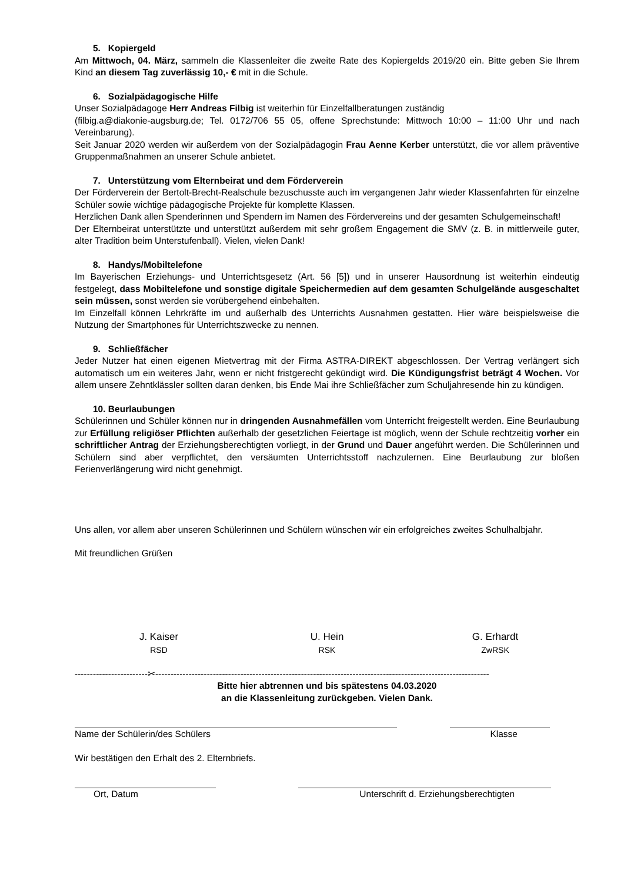5. Kopiergeld
Am Mittwoch, 04. März, sammeln die Klassenleiter die zweite Rate des Kopiergelds 2019/20 ein. Bitte geben Sie Ihrem Kind an diesem Tag zuverlässig 10,- € mit in die Schule.
6. Sozialpädagogische Hilfe
Unser Sozialpädagoge Herr Andreas Filbig ist weiterhin für Einzelfallberatungen zuständig
(filbig.a@diakonie-augsburg.de; Tel. 0172/706 55 05, offene Sprechstunde: Mittwoch 10:00 – 11:00 Uhr und nach Vereinbarung).
Seit Januar 2020 werden wir außerdem von der Sozialpädagogin Frau Aenne Kerber unterstützt, die vor allem präventive Gruppenmaßnahmen an unserer Schule anbietet.
7. Unterstützung vom Elternbeirat und dem Förderverein
Der Förderverein der Bertolt-Brecht-Realschule bezuschusste auch im vergangenen Jahr wieder Klassenfahrten für einzelne Schüler sowie wichtige pädagogische Projekte für komplette Klassen.
Herzlichen Dank allen Spenderinnen und Spendern im Namen des Fördervereins und der gesamten Schulgemeinschaft!
Der Elternbeirat unterstützte und unterstützt außerdem mit sehr großem Engagement die SMV (z. B. in mittlerweile guter, alter Tradition beim Unterstufenball). Vielen, vielen Dank!
8. Handys/Mobiltelefone
Im Bayerischen Erziehungs- und Unterrichtsgesetz (Art. 56 [5]) und in unserer Hausordnung ist weiterhin eindeutig festgelegt, dass Mobiltelefone und sonstige digitale Speichermedien auf dem gesamten Schulgelände ausgeschaltet sein müssen, sonst werden sie vorübergehend einbehalten.
Im Einzelfall können Lehrkräfte im und außerhalb des Unterrichts Ausnahmen gestatten. Hier wäre beispielsweise die Nutzung der Smartphones für Unterrichtszwecke zu nennen.
9. Schließfächer
Jeder Nutzer hat einen eigenen Mietvertrag mit der Firma ASTRA-DIREKT abgeschlossen. Der Vertrag verlängert sich automatisch um ein weiteres Jahr, wenn er nicht fristgerecht gekündigt wird. Die Kündigungsfrist beträgt 4 Wochen. Vor allem unsere Zehntklässler sollten daran denken, bis Ende Mai ihre Schließfächer zum Schuljahresende hin zu kündigen.
10. Beurlaubungen
Schülerinnen und Schüler können nur in dringenden Ausnahmefällen vom Unterricht freigestellt werden. Eine Beurlaubung zur Erfüllung religiöser Pflichten außerhalb der gesetzlichen Feiertage ist möglich, wenn der Schule rechtzeitig vorher ein schriftlicher Antrag der Erziehungsberechtigten vorliegt, in der Grund und Dauer angeführt werden. Die Schülerinnen und Schülern sind aber verpflichtet, den versäumten Unterrichtsstoff nachzulernen. Eine Beurlaubung zur bloßen Ferienverlängerung wird nicht genehmigt.
Uns allen, vor allem aber unseren Schülerinnen und Schülern wünschen wir ein erfolgreiches zweites Schulhalbjahr.
Mit freundlichen Grüßen
J. Kaiser
RSD
U. Hein
RSK
G. Erhardt
ZwRSK
------------------------✂--------------------------------------------------------------------------------------------------------------
Bitte hier abtrennen und bis spätestens 04.03.2020
an die Klassenleitung zurückgeben. Vielen Dank.
Name der Schülerin/des Schülers Klasse
Wir bestätigen den Erhalt des 2. Elternbriefs.
Ort, Datum Unterschrift d. Erziehungsberechtigten